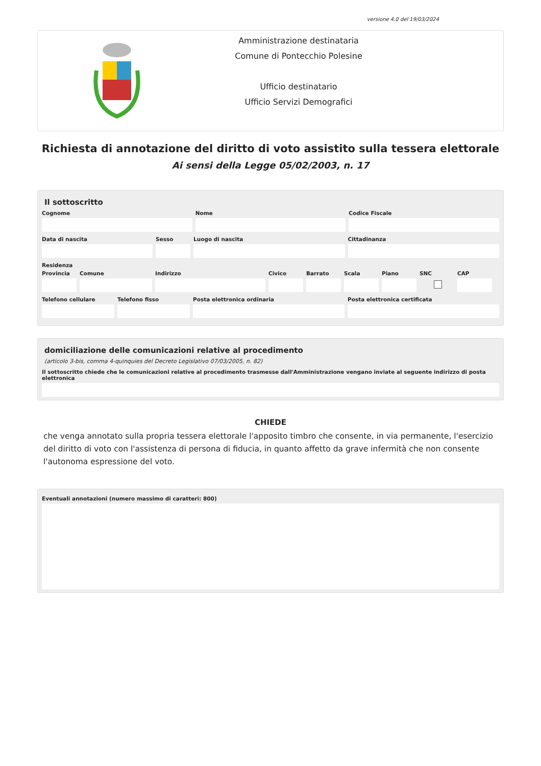versione 4.0 del 19/03/2024
Amministrazione destinataria
Comune di Pontecchio Polesine
Ufficio destinatario
Ufficio Servizi Demografici
Richiesta di annotazione del diritto di voto assistito sulla tessera elettorale
Ai sensi della Legge 05/02/2003, n. 17
Il sottoscritto
Cognome Nome Codice Fiscale
Data di nascita Sesso Luogo di nascita Cittadinanza
Residenza
Provincia
Comune Indirizzo Civico Barrato Scala Piano SNC CAP
Telefono cellulare
Telefono fisso Posta elettronica ordinaria Posta elettronica certificata
domiciliazione delle comunicazioni relative al procedimento
(articolo 3-bis, comma 4-quinquies del Decreto Legislativo 07/03/2005, n. 82)
Il sottoscritto chiede che le comunicazioni relative al procedimento trasmesse dall'Amministrazione vengano inviate al seguente indirizzo di posta elettronica
CHIEDE
che venga annotato sulla propria tessera elettorale l'apposito timbro che consente, in via permanente, l'esercizio del diritto di voto con l'assistenza di persona di fiducia, in quanto affetto da grave infermità che non consente l'autonoma espressione del voto.
Eventuali annotazioni (numero massimo di caratteri: 800)